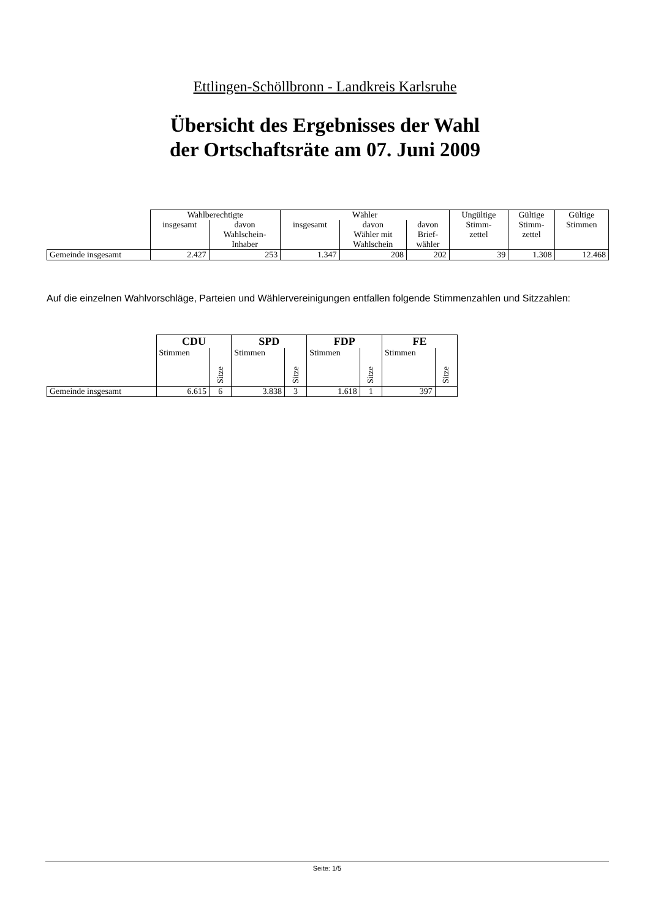Ettlingen-Schöllbronn - Landkreis Karlsruhe
Übersicht des Ergebnisses der Wahl
der Ortschaftsräte am 07. Juni 2009
| | Wahlberechtigte | | Wähler | | | Ungültige Stimm- zettel | Gültige Stimm- zettel | Gültige Stimmen |
| --- | --- | --- | --- | --- | --- | --- | --- | --- |
| | insgesamt | davon Wahlschein- Inhaber | insgesamt | davon Wähler mit Wahlschein | davon Brief- wähler | | | |
| Gemeinde insgesamt | 2.427 | 253 | 1.347 | 208 | 202 | 39 | 1.308 | 12.468 |
Auf die einzelnen Wahlvorschläge, Parteien und Wählervereinigungen entfallen folgende Stimmenzahlen und Sitzzahlen:
| | CDU | | SPD | | FDP | | FE | |
| --- | --- | --- | --- | --- | --- | --- | --- | --- |
| | Stimmen | Sitze | Stimmen | Sitze | Stimmen | Sitze | Stimmen | Sitze |
| Gemeinde insgesamt | 6.615 | 6 | 3.838 | 3 | 1.618 | 1 | 397 | |
Seite: 1/5